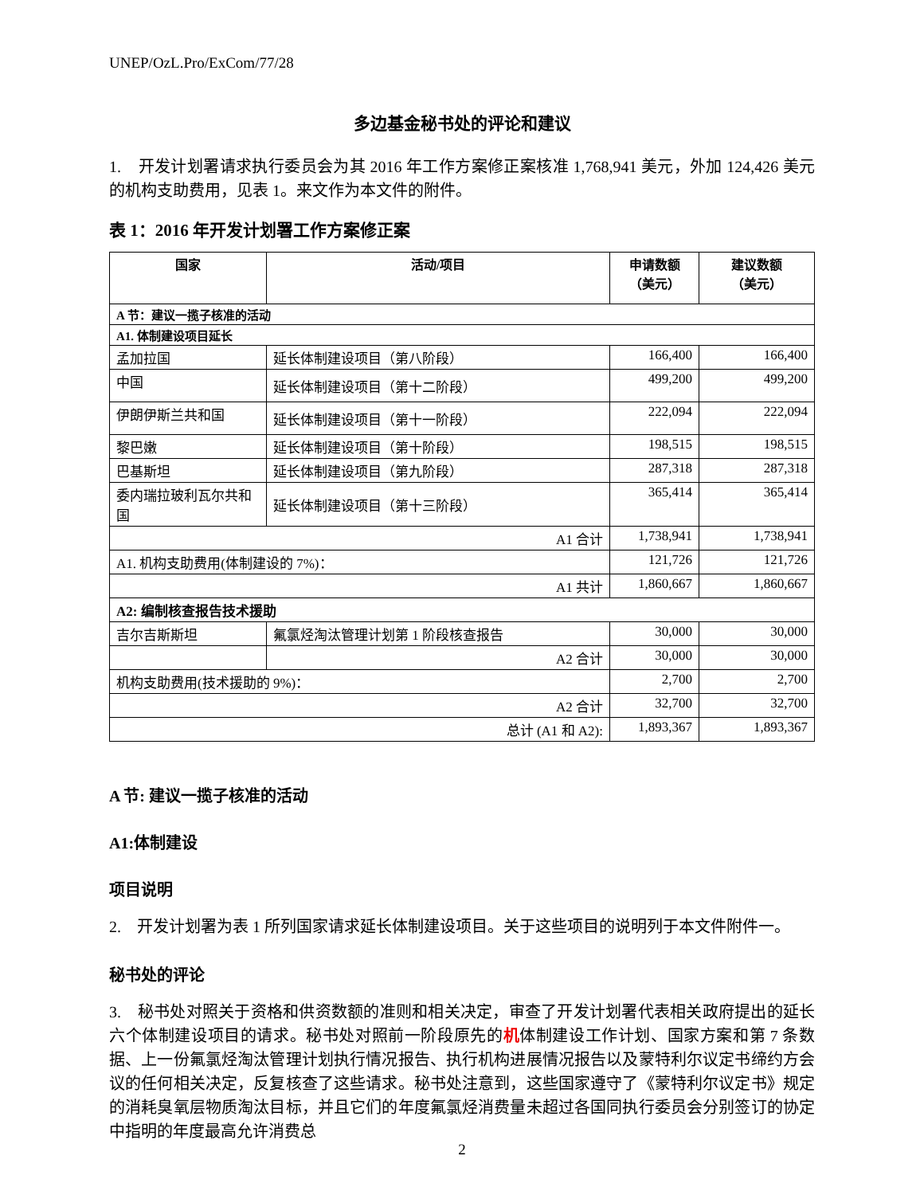UNEP/OzL.Pro/ExCom/77/28
多边基金秘书处的评论和建议
1. 开发计划署请求执行委员会为其 2016 年工作方案修正案核准 1,768,941 美元，外加 124,426 美元的机构支助费用，见表 1。来文作为本文件的附件。
表 1：2016 年开发计划署工作方案修正案
| 国家 | 活动/项目 | 申请数额 （美元） | 建议数额 （美元） |
| --- | --- | --- | --- |
| A 节：建议一揽子核准的活动 | | | |
| A1. 体制建设项目延长 | | | |
| 孟加拉国 | 延长体制建设项目（第八阶段） | 166,400 | 166,400 |
| 中国 | 延长体制建设项目（第十二阶段） | 499,200 | 499,200 |
| 伊朗伊斯兰共和国 | 延长体制建设项目（第十一阶段） | 222,094 | 222,094 |
| 黎巴嫩 | 延长体制建设项目（第十阶段） | 198,515 | 198,515 |
| 巴基斯坦 | 延长体制建设项目（第九阶段） | 287,318 | 287,318 |
| 委内瑞拉玻利瓦尔共和国 | 延长体制建设项目（第十三阶段） | 365,414 | 365,414 |
| A1 合计 | | 1,738,941 | 1,738,941 |
| A1. 机构支助费用(体制建设的 7%)： | | 121,726 | 121,726 |
| A1 共计 | | 1,860,667 | 1,860,667 |
| A2: 编制核查报告技术援助 | | | |
| 吉尔吉斯斯坦 | 氟氯烃淘汰管理计划第 1 阶段核查报告 | 30,000 | 30,000 |
| | A2 合计 | 30,000 | 30,000 |
| 机构支助费用(技术援助的 9%)： | | 2,700 | 2,700 |
| A2 合计 | | 32,700 | 32,700 |
| 总计 (A1 和 A2): | | 1,893,367 | 1,893,367 |
A 节: 建议一揽子核准的活动
A1:体制建设
项目说明
2. 开发计划署为表 1 所列国家请求延长体制建设项目。关于这些项目的说明列于本文件附件一。
秘书处的评论
3. 秘书处对照关于资格和供资数额的准则和相关决定，审查了开发计划署代表相关政府提出的延长六个体制建设项目的请求。秘书处对照前一阶段原先的机体制建设工作计划、国家方案和第 7 条数据、上一份氟氯烃淘汰管理计划执行情况报告、执行机构进展情况报告以及蒙特利尔议定书缔约方会议的任何相关决定，反复核查了这些请求。秘书处注意到，这些国家遵守了《蒙特利尔议定书》规定的消耗臭氧层物质淘汰目标，并且它们的年度氟氯烃消费量未超过各国同执行委员会分别签订的协定中指明的年度最高允许消费总
2